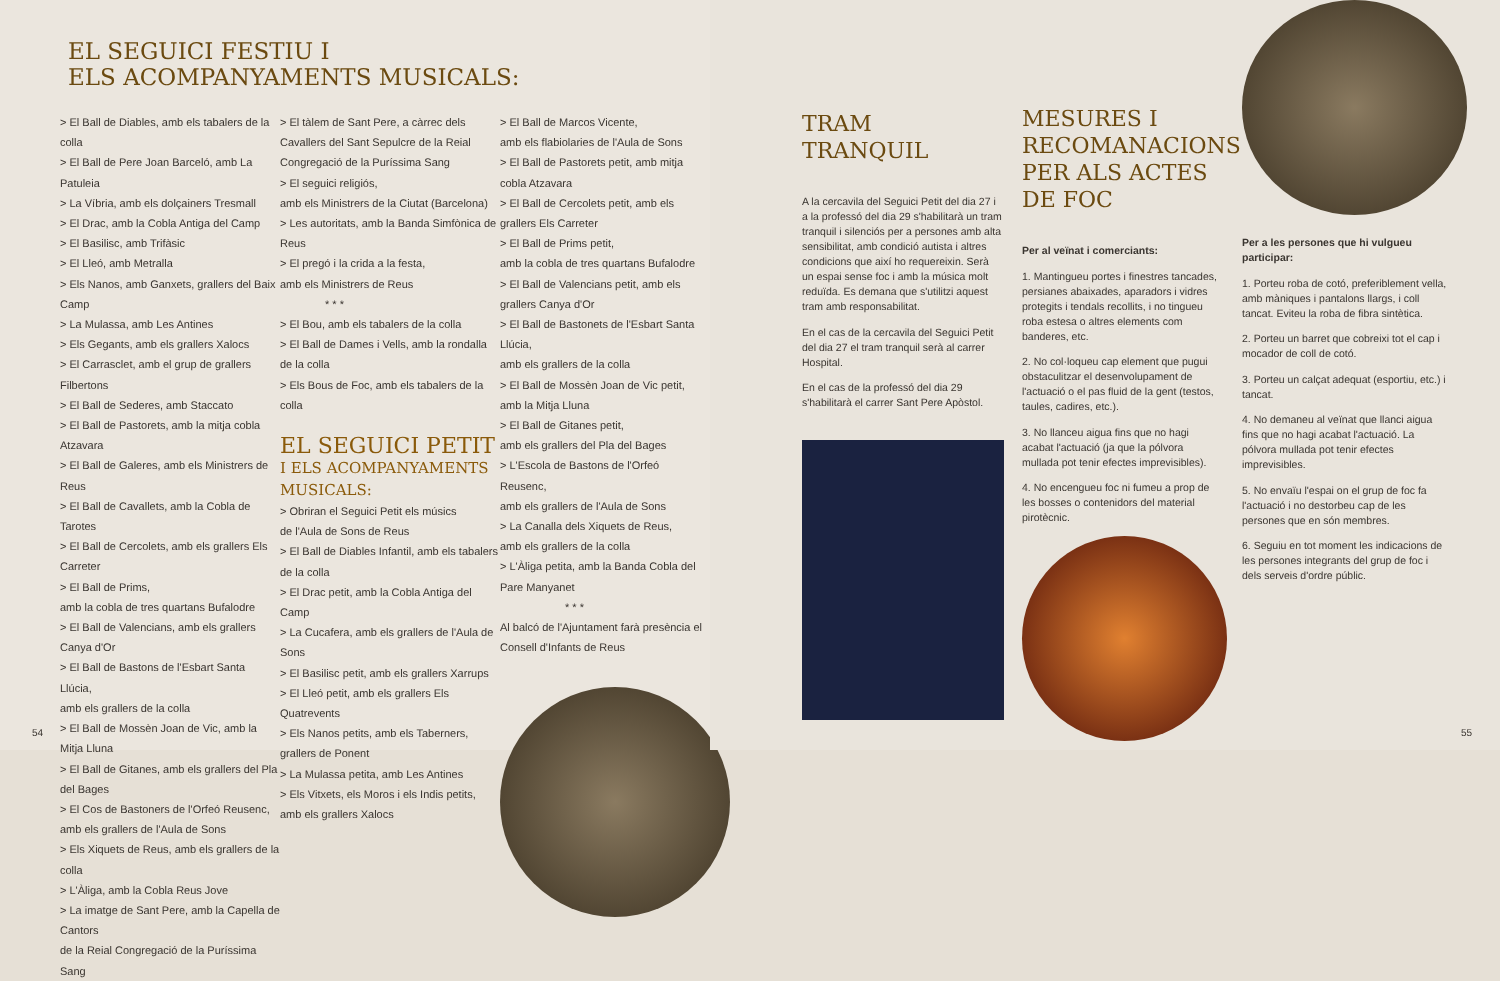EL SEGUICI FESTIU I
ELS ACOMPANYAMENTS MUSICALS:
> El Ball de Diables, amb els tabalers de la colla
> El Ball de Pere Joan Barceló, amb La Patuleia
> La Víbria, amb els dolçainers Tresmall
> El Drac, amb la Cobla Antiga del Camp
> El Basilisc, amb Trifàsic
> El Lleó, amb Metralla
> Els Nanos, amb Ganxets, grallers del Baix Camp
> La Mulassa, amb Les Antines
> Els Gegants, amb els grallers Xalocs
> El Carrasclet, amb el grup de grallers Filbertons
> El Ball de Sederes, amb Staccato
> El Ball de Pastorets, amb la mitja cobla Atzavara
> El Ball de Galeres, amb els Ministrers de Reus
> El Ball de Cavallets, amb la Cobla de Tarotes
> El Ball de Cercolets, amb els grallers Els Carreter
> El Ball de Prims,
amb la cobla de tres quartans Bufalodre
> El Ball de Valencians, amb els grallers Canya d'Or
> El Ball de Bastons de l'Esbart Santa Llúcia,
amb els grallers de la colla
> El Ball de Mossèn Joan de Vic, amb la Mitja Lluna
> El Ball de Gitanes, amb els grallers del Pla del Bages
> El Cos de Bastoners de l'Orfeó Reusenc,
amb els grallers de l'Aula de Sons
> Els Xiquets de Reus, amb els grallers de la colla
> L'Àliga, amb la Cobla Reus Jove
> La imatge de Sant Pere, amb la Capella de Cantors
de la Reial Congregació de la Puríssima Sang
> El tàlem de Sant Pere, a càrrec dels Cavallers del Sant Sepulcre de la Reial Congregació de la Puríssima Sang
> El seguici religiós,
amb els Ministrers de la Ciutat (Barcelona)
> Les autoritats, amb la Banda Simfònica de Reus
> El pregó i la crida a la festa,
amb els Ministrers de Reus
* * *
> El Bou, amb els tabalers de la colla
> El Ball de Dames i Vells, amb la rondalla de la colla
> Els Bous de Foc, amb els tabalers de la colla
EL SEGUICI PETIT
I ELS ACOMPANYAMENTS MUSICALS:
> Obriran el Seguici Petit els músics
de l'Aula de Sons de Reus
> El Ball de Diables Infantil, amb els tabalers de la colla
> El Drac petit, amb la Cobla Antiga del Camp
> La Cucafera, amb els grallers de l'Aula de Sons
> El Basilisc petit, amb els grallers Xarrups
> El Lleó petit, amb els grallers Els Quatrevents
> Els Nanos petits, amb els Taberners,
grallers de Ponent
> La Mulassa petita, amb Les Antines
> Els Vitxets, els Moros i els Indis petits,
amb els grallers Xalocs
> El Ball de Marcos Vicente,
amb els flabiolaries de l'Aula de Sons
> El Ball de Pastorets petit, amb mitja cobla Atzavara
> El Ball de Cercolets petit, amb els grallers Els Carreter
> El Ball de Prims petit,
amb la cobla de tres quartans Bufalodre
> El Ball de Valencians petit, amb els grallers Canya d'Or
> El Ball de Bastonets de l'Esbart Santa Llúcia,
amb els grallers de la colla
> El Ball de Mossèn Joan de Vic petit, amb la Mitja Lluna
> El Ball de Gitanes petit,
amb els grallers del Pla del Bages
> L'Escola de Bastons de l'Orfeó Reusenc,
amb els grallers de l'Aula de Sons
> La Canalla dels Xiquets de Reus,
amb els grallers de la colla
> L'Àliga petita, amb la Banda Cobla del Pare Manyanet
* * *
Al balcó de l'Ajuntament farà presència el Consell d'Infants de Reus
54
TRAM TRANQUIL
A la cercavila del Seguici Petit del dia 27 i a la professó del dia 29 s'habilitarà un tram tranquil i silenciós per a persones amb alta sensibilitat, amb condició autista i altres condicions que així ho requereixin. Serà un espai sense foc i amb la música molt reduïda. Es demana que s'utilitzi aquest tram amb responsabilitat.
En el cas de la cercavila del Seguici Petit del dia 27 el tram tranquil serà al carrer Hospital.
En el cas de la professó del dia 29 s'habilitarà el carrer Sant Pere Apòstol.
MESURES I RECOMANACIONS PER ALS ACTES DE FOC
Per al veïnat i comerciants:
1. Mantingueu portes i finestres tancades, persianes abaixades, aparadors i vidres protegits i tendals recollits, i no tingueu roba estesa o altres elements com banderes, etc.
2. No col·loqueu cap element que pugui obstaculitzar el desenvolupament de l'actuació o el pas fluid de la gent (testos, taules, cadires, etc.).
3. No llanceu aigua fins que no hagi acabat l'actuació (ja que la pólvora mullada pot tenir efectes imprevisibles).
4. No encengueu foc ni fumeu a prop de les bosses o contenidors del material pirotècnic.
Per a les persones que hi vulgueu participar:
1. Porteu roba de cotó, preferiblement vella, amb màniques i pantalons llargs, i coll tancat. Eviteu la roba de fibra sintètica.
2. Porteu un barret que cobreixi tot el cap i mocador de coll de cotó.
3. Porteu un calçat adequat (esportiu, etc.) i tancat.
4. No demaneu al veïnat que llanci aigua fins que no hagi acabat l'actuació. La pólvora mullada pot tenir efectes imprevisibles.
5. No envaïu l'espai on el grup de foc fa l'actuació i no destorbeu cap de les persones que en són membres.
6. Seguiu en tot moment les indicacions de les persones integrants del grup de foc i dels serveis d'ordre públic.
55